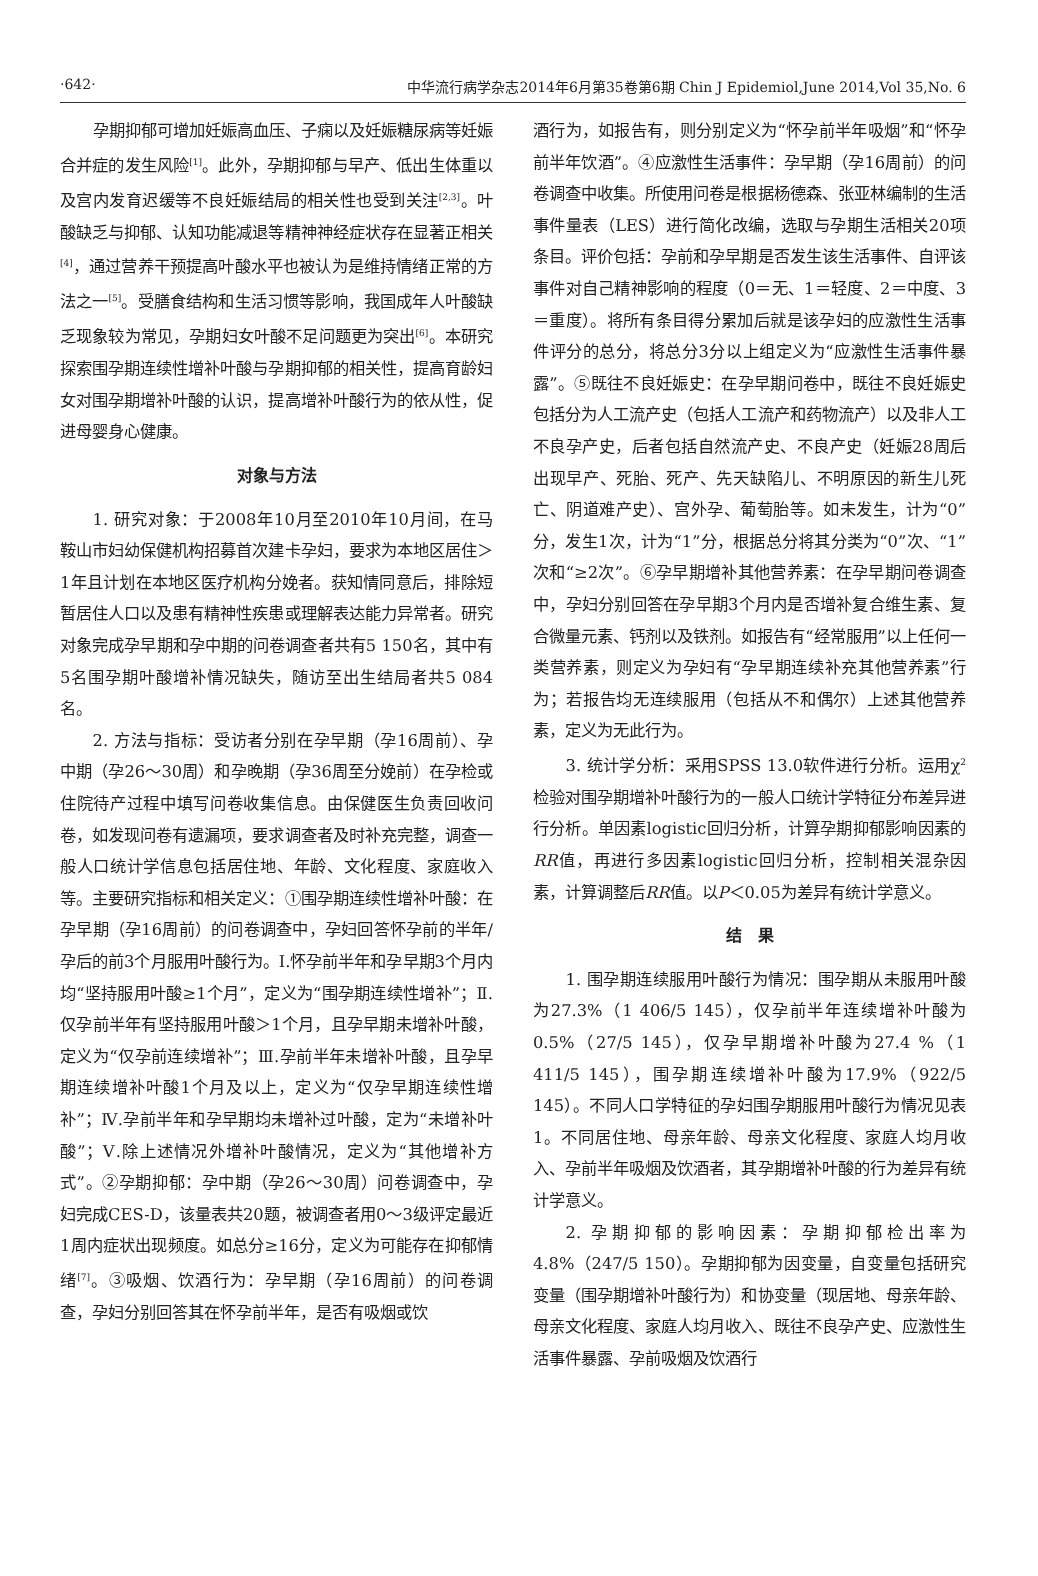·642· 中华流行病学杂志2014年6月第35卷第6期 Chin J Epidemiol,June 2014,Vol 35,No. 6
孕期抑郁可增加妊娠高血压、子痫以及妊娠糖尿病等妊娠合并症的发生风险<sup>[1]</sup>。此外，孕期抑郁与早产、低出生体重以及宫内发育迟缓等不良妊娠结局的相关性也受到关注<sup>[2,3]</sup>。叶酸缺乏与抑郁、认知功能减退等精神神经症状存在显著正相关<sup>[4]</sup>，通过营养干预提高叶酸水平也被认为是维持情绪正常的方法之一<sup>[5]</sup>。受膳食结构和生活习惯等影响，我国成年人叶酸缺乏现象较为常见，孕期妇女叶酸不足问题更为突出<sup>[6]</sup>。本研究探索围孕期连续性增补叶酸与孕期抑郁的相关性，提高育龄妇女对围孕期增补叶酸的认识，提高增补叶酸行为的依从性，促进母婴身心健康。
对象与方法
1. 研究对象：于2008年10月至2010年10月间，在马鞍山市妇幼保健机构招募首次建卡孕妇，要求为本地区居住＞1年且计划在本地区医疗机构分娩者。获知情同意后，排除短暂居住人口以及患有精神性疾患或理解表达能力异常者。研究对象完成孕早期和孕中期的问卷调查者共有5 150名，其中有5名围孕期叶酸增补情况缺失，随访至出生结局者共5 084名。
2. 方法与指标：受访者分别在孕早期（孕16周前）、孕中期（孕26～30周）和孕晚期（孕36周至分娩前）在孕检或住院待产过程中填写问卷收集信息。由保健医生负责回收问卷，如发现问卷有遗漏项，要求调查者及时补充完整，调查一般人口统计学信息包括居住地、年龄、文化程度、家庭收入等。主要研究指标和相关定义：①围孕期连续性增补叶酸：在孕早期（孕16周前）的问卷调查中，孕妇回答怀孕前的半年/孕后的前3个月服用叶酸行为。Ⅰ.怀孕前半年和孕早期3个月内均“坚持服用叶酸≥1个月”，定义为“围孕期连续性增补”；Ⅱ.仅孕前半年有坚持服用叶酸＞1个月，且孕早期未增补叶酸，定义为“仅孕前连续增补”；Ⅲ.孕前半年未增补叶酸，且孕早期连续增补叶酸1个月及以上，定义为“仅孕早期连续性增补”；Ⅳ.孕前半年和孕早期均未增补过叶酸，定为“未增补叶酸”；Ⅴ.除上述情况外增补叶酸情况，定义为“其他增补方式”。②孕期抑郁：孕中期（孕26～30周）问卷调查中，孕妇完成CES-D，该量表共20题，被调查者用0～3级评定最近1周内症状出现频度。如总分≥16分，定义为可能存在抑郁情绪<sup>[7]</sup>。③吸烟、饮酒行为：孕早期（孕16周前）的问卷调查，孕妇分别回答其在怀孕前半年，是否有吸烟或饮
酒行为，如报告有，则分别定义为“怀孕前半年吸烟”和“怀孕前半年饮酒”。④应激性生活事件：孕早期（孕16周前）的问卷调查中收集。所使用问卷是根据杨德森、张亚林编制的生活事件量表（LES）进行简化改编，选取与孕期生活相关20项条目。评价包括：孕前和孕早期是否发生该生活事件、自评该事件对自己精神影响的程度（0＝无、1＝轻度、2＝中度、3＝重度）。将所有条目得分累加后就是该孕妇的应激性生活事件评分的总分，将总分3分以上组定义为“应激性生活事件暴露”。⑤既往不良妊娠史：在孕早期问卷中，既往不良妊娠史包括分为人工流产史（包括人工流产和药物流产）以及非人工不良孕产史，后者包括自然流产史、不良产史（妊娠28周后出现早产、死胎、死产、先天缺陷儿、不明原因的新生儿死亡、阴道难产史）、宫外孕、葡萄胎等。如未发生，计为“0”分，发生1次，计为“1”分，根据总分将其分类为“0”次、“1”次和“≥2次”。⑥孕早期增补其他营养素：在孕早期问卷调查中，孕妇分别回答在孕早期3个月内是否增补复合维生素、复合微量元素、钙剂以及铁剂。如报告有“经常服用”以上任何一类营养素，则定义为孕妇有“孕早期连续补充其他营养素”行为；若报告均无连续服用（包括从不和偶尔）上述其他营养素，定义为无此行为。
3. 统计学分析：采用SPSS 13.0软件进行分析。运用χ<sup>2</sup>检验对围孕期增补叶酸行为的一般人口统计学特征分布差异进行分析。单因素logistic回归分析，计算孕期抑郁影响因素的RR值，再进行多因素logistic回归分析，控制相关混杂因素，计算调整后RR值。以P＜0.05为差异有统计学意义。
结　果
1. 围孕期连续服用叶酸行为情况：围孕期从未服用叶酸为27.3%（1 406/5 145），仅孕前半年连续增补叶酸为0.5%（27/5 145），仅孕早期增补叶酸为27.4 %（1 411/5 145），围孕期连续增补叶酸为17.9%（922/5 145）。不同人口学特征的孕妇围孕期服用叶酸行为情况见表1。不同居住地、母亲年龄、母亲文化程度、家庭人均月收入、孕前半年吸烟及饮酒者，其孕期增补叶酸的行为差异有统计学意义。
2. 孕期抑郁的影响因素：孕期抑郁检出率为4.8%（247/5 150）。孕期抑郁为因变量，自变量包括研究变量（围孕期增补叶酸行为）和协变量（现居地、母亲年龄、母亲文化程度、家庭人均月收入、既往不良孕产史、应激性生活事件暴露、孕前吸烟及饮酒行